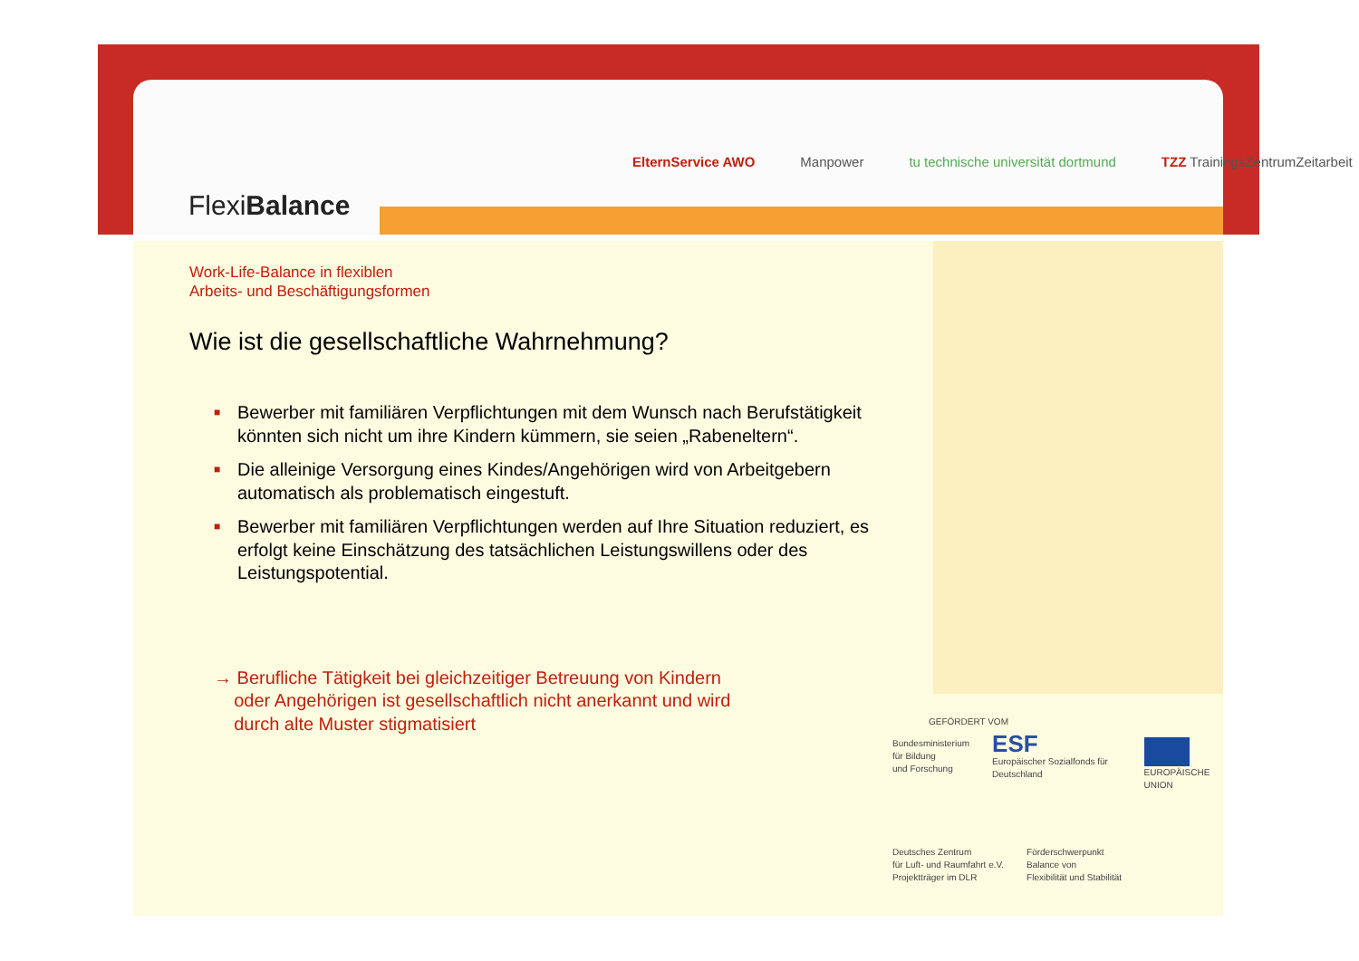FlexiBalance
ElternService AWO Manpower tu technische universität dortmund TZZ TrainingsZentrumZeitarbeit
Work-Life-Balance in flexiblen
Arbeits- und Beschäftigungsformen
Wie ist die gesellschaftliche Wahrnehmung?
■ Bewerber mit familiären Verpflichtungen mit dem Wunsch nach Berufstätigkeit könnten sich nicht um ihre Kindern kümmern, sie seien „Rabeneltern“.
■ Die alleinige Versorgung eines Kindes/Angehörigen wird von Arbeitgebern automatisch als problematisch eingestuft.
■ Bewerber mit familiären Verpflichtungen werden auf Ihre Situation reduziert, es erfolgt keine Einschätzung des tatsächlichen Leistungswillens oder des Leistungspotential.
→ Berufliche Tätigkeit bei gleichzeitiger Betreuung von Kindern
oder Angehörigen ist gesellschaftlich nicht anerkannt und wird
durch alte Muster stigmatisiert
GEFÖRDERT VOM
Bundesministerium
für Bildung
und Forschung
ESF
Europäischer Sozialfonds für Deutschland
EUROPÄISCHE UNION
Deutsches Zentrum
für Luft- und Raumfahrt e.V.
Projektträger im DLR
Förderschwerpunkt
Balance von
Flexibilität und Stabilität